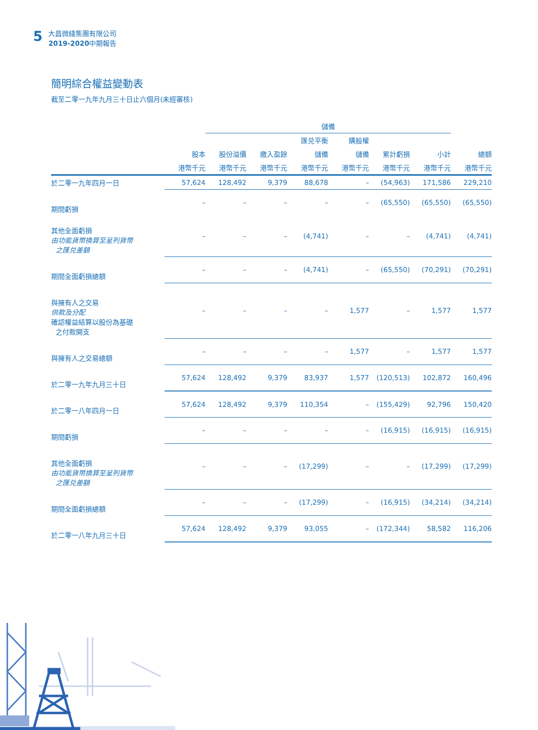5
大昌微綫集團有限公司
2019-2020中期報告
簡明綜合權益變動表
截至二零一九年九月三十日止六個月(未經審核)
| | | 儲備 | | | | | | |
| --- | --- | --- | --- | --- | --- | --- | --- | --- |
| | | | | 匯兑平衡 | 購股權 | | | |
| | 股本 | 股份溢價 | 繳入盈餘 | 儲備 | 儲備 | 累計虧損 | 小計 | 總額 |
| | 港幣千元 | 港幣千元 | 港幣千元 | 港幣千元 | 港幣千元 | 港幣千元 | 港幣千元 | 港幣千元 |
| 於二零一九年四月一日 | 57,624 | 128,492 | 9,379 | 88,678 | – | (54,963) | 171,586 | 229,210 |
| 期間虧損 | – | – | – | – | – | (65,550) | (65,550) | (65,550) |
| 其他全面虧損 由功能貨幣換算至呈列貨幣 之匯兑差額 | – | – | – | (4,741) | – | – | (4,741) | (4,741) |
| 期間全面虧損總額 | – | – | – | (4,741) | – | (65,550) | (70,291) | (70,291) |
| 與擁有人之交易 供款及分配 確認權益結算以股份為基礎 之付款開支 | – | – | – | – | 1,577 | – | 1,577 | 1,577 |
| 與擁有人之交易總額 | – | – | – | – | 1,577 | – | 1,577 | 1,577 |
| 於二零一九年九月三十日 | 57,624 | 128,492 | 9,379 | 83,937 | 1,577 | (120,513) | 102,872 | 160,496 |
| 於二零一八年四月一日 | 57,624 | 128,492 | 9,379 | 110,354 | – | (155,429) | 92,796 | 150,420 |
| 期間虧損 | – | – | – | – | – | (16,915) | (16,915) | (16,915) |
| 其他全面虧損 由功能貨幣換算至呈列貨幣 之匯兑差額 | – | – | – | (17,299) | – | – | (17,299) | (17,299) |
| 期間全面虧損總額 | – | – | – | (17,299) | – | (16,915) | (34,214) | (34,214) |
| 於二零一八年九月三十日 | 57,624 | 128,492 | 9,379 | 93,055 | – | (172,344) | 58,582 | 116,206 |